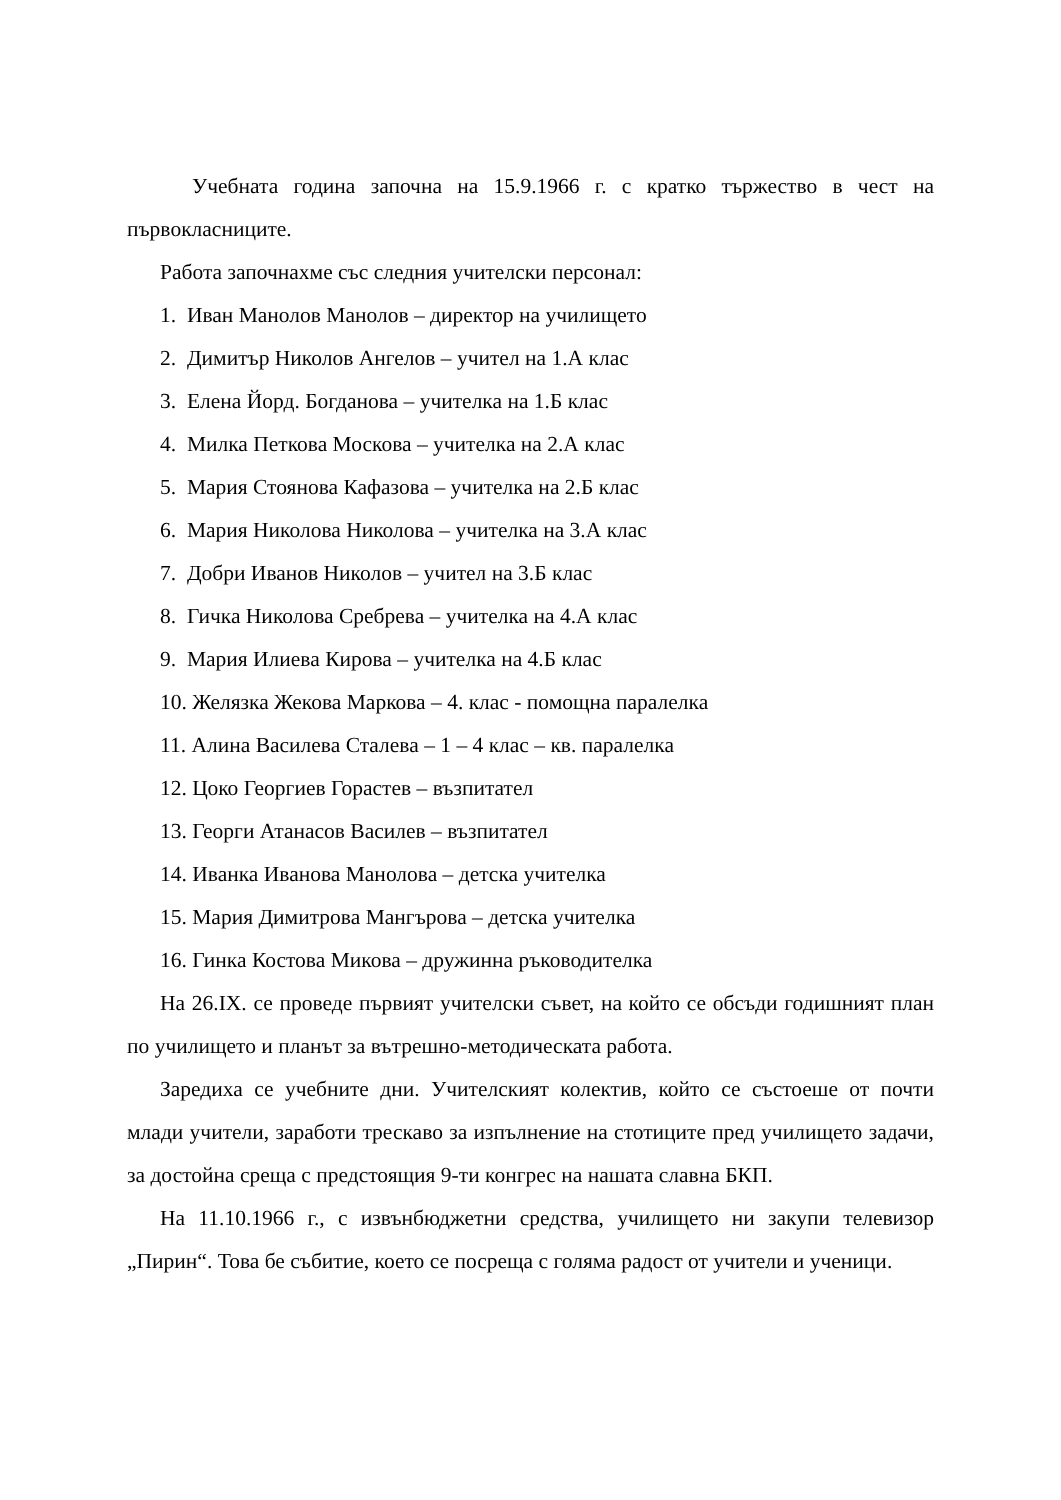Учебната година започна на 15.9.1966 г. с кратко тържество в чест на първокласниците.
Работа започнахме със следния учителски персонал:
1. Иван Манолов Манолов – директор на училището
2. Димитър Николов Ангелов – учител на 1.А клас
3. Елена Йорд. Богданова – учителка на 1.Б клас
4. Милка Петкова Москова – учителка на 2.А клас
5. Мария Стоянова Кафазова – учителка на 2.Б клас
6. Мария Николова Николова – учителка на 3.А клас
7. Добри Иванов Николов – учител на 3.Б клас
8. Гичка Николова Сребрева – учителка на 4.А клас
9. Мария Илиева Кирова – учителка на 4.Б клас
10. Желязка Жекова Маркова – 4. клас - помощна паралелка
11. Алина Василева Сталева – 1 – 4 клас – кв. паралелка
12. Цоко Георгиев Горастев – възпитател
13. Георги Атанасов Василев – възпитател
14. Иванка Иванова Манолова – детска учителка
15. Мария Димитрова Мангърова – детска учителка
16. Гинка Костова Микова – дружинна ръководителка
На 26.IX. се проведе първият учителски съвет, на който се обсъди годишният план по училището и планът за вътрешно-методическата работа.
Заредиха се учебните дни. Учителският колектив, който се състоеше от почти млади учители, заработи трескаво за изпълнение на стотиците пред училището задачи, за достойна среща с предстоящия 9-ти конгрес на нашата славна БКП.
На 11.10.1966 г., с извънбюджетни средства, училището ни закупи телевизор „Пирин“. Това бе събитие, което се посреща с голяма радост от учители и ученици.